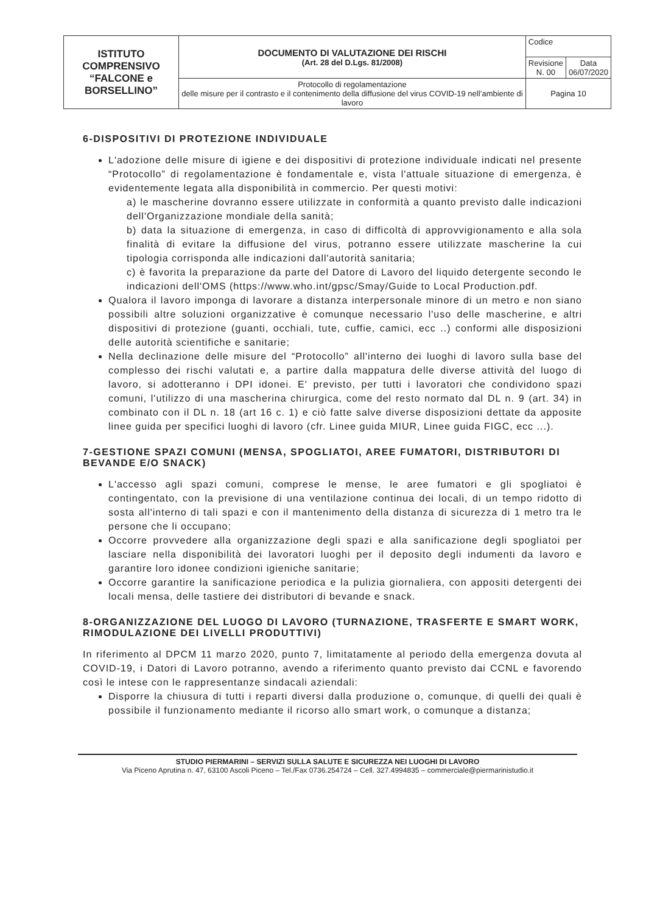| ISTITUTO COMPRENSIVO “FALCONE e BORSELLINO” | DOCUMENTO DI VALUTAZIONE DEI RISCHI (Art. 28 del D.Lgs. 81/2008) | Codice | |
| | | Revisione N. 00 | Data 06/07/2020 |
| | Protocollo di regolamentazione delle misure per il contrasto e il contenimento della diffusione del virus COVID-19 nell’ambiente di lavoro | Pagina 10 | |
6-DISPOSITIVI DI PROTEZIONE INDIVIDUALE
L'adozione delle misure di igiene e dei dispositivi di protezione individuale indicati nel presente “Protocollo” di regolamentazione è fondamentale e, vista l'attuale situazione di emergenza, è evidentemente legata alla disponibilità in commercio. Per questi motivi:
a) le mascherine dovranno essere utilizzate in conformità a quanto previsto dalle indicazioni dell'Organizzazione mondiale della sanità;
b) data la situazione di emergenza, in caso di difficoltà di approvvigionamento e alla sola finalità di evitare la diffusione del virus, potranno essere utilizzate mascherine la cui tipologia corrisponda alle indicazioni dall'autorità sanitaria;
c) è favorita la preparazione da parte del Datore di Lavoro del liquido detergente secondo le indicazioni dell'OMS (https://www.who.int/gpsc/Smay/Guide to Local Production.pdf.
Qualora il lavoro imponga di lavorare a distanza interpersonale minore di un metro e non siano possibili altre soluzioni organizzative è comunque necessario l'uso delle mascherine, e altri dispositivi di protezione (guanti, occhiali, tute, cuffie, camici, ecc ..) conformi alle disposizioni delle autorità scientifiche e sanitarie;
Nella declinazione delle misure del “Protocollo” all'interno dei luoghi di lavoro sulla base del complesso dei rischi valutati e, a partire dalla mappatura delle diverse attività del luogo di lavoro, si adotteranno i DPI idonei. E' previsto, per tutti i lavoratori che condividono spazi comuni, l'utilizzo di una mascherina chirurgica, come del resto normato dal DL n. 9 (art. 34) in combinato con il DL n. 18 (art 16 c. 1) e ciò fatte salve diverse disposizioni dettate da apposite linee guida per specifici luoghi di lavoro (cfr. Linee guida MIUR, Linee guida FIGC, ecc ...).
7-GESTIONE SPAZI COMUNI (MENSA, SPOGLIATOI, AREE FUMATORI, DISTRIBUTORI DI BEVANDE E/O SNACK)
L'accesso agli spazi comuni, comprese le mense, le aree fumatori e gli spogliatoi è contingentato, con la previsione di una ventilazione continua dei locali, di un tempo ridotto di sosta all'interno di tali spazi e con il mantenimento della distanza di sicurezza di 1 metro tra le persone che li occupano;
Occorre provvedere alla organizzazione degli spazi e alla sanificazione degli spogliatoi per lasciare nella disponibilità dei lavoratori luoghi per il deposito degli indumenti da lavoro e garantire loro idonee condizioni igieniche sanitarie;
Occorre garantire la sanificazione periodica e la pulizia giornaliera, con appositi detergenti dei locali mensa, delle tastiere dei distributori di bevande e snack.
8-ORGANIZZAZIONE DEL LUOGO DI LAVORO (TURNAZIONE, TRASFERTE E SMART WORK, RIMODULAZIONE DEI LIVELLI PRODUTTIVI)
In riferimento al DPCM 11 marzo 2020, punto 7, limitatamente al periodo della emergenza dovuta al COVID-19, i Datori di Lavoro potranno, avendo a riferimento quanto previsto dai CCNL e favorendo così le intese con le rappresentanze sindacali aziendali:
Disporre la chiusura di tutti i reparti diversi dalla produzione o, comunque, di quelli dei quali è possibile il funzionamento mediante il ricorso allo smart work, o comunque a distanza;
STUDIO PIERMARINI – SERVIZI SULLA SALUTE E SICUREZZA NEI LUOGHI DI LAVORO
Via Piceno Aprutina n. 47, 63100 Ascoli Piceno – Tel./Fax 0736.254724 – Cell. 327.4994835 – commerciale@piermarinistudio.it